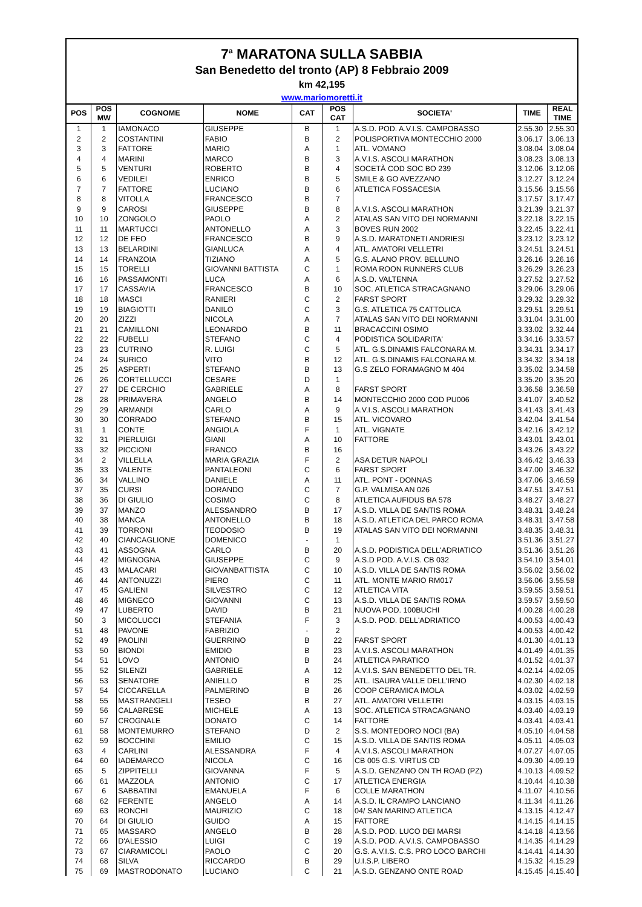7<sup>a</sup> MARATONA SULLA SABBIA
San Benedetto del tronto (AP) 8 Febbraio 2009
km 42,195
www.mariomoretti.it
| POS | POS MW | COGNOME | NOME | CAT | POS CAT | SOCIETA' | TIME | REAL TIME |
| --- | --- | --- | --- | --- | --- | --- | --- | --- |
| 1 | 1 | IAMONACO | GIUSEPPE | B | 1 | A.S.D. POD. A.V.I.S. CAMPOBASSO | 2.55.30 | 2.55.30 |
| 2 | 2 | COSTANTINI | FABIO | B | 2 | POLISPORTIVA MONTECCHIO 2000 | 3.06.17 | 3.06.13 |
| 3 | 3 | FATTORE | MARIO | A | 1 | ATL. VOMANO | 3.08.04 | 3.08.04 |
| 4 | 4 | MARINI | MARCO | B | 3 | A.V.I.S. ASCOLI MARATHON | 3.08.23 | 3.08.13 |
| 5 | 5 | VENTURI | ROBERTO | B | 4 | SOCETÀ COD SOC BO 239 | 3.12.06 | 3.12.06 |
| 6 | 6 | VEDILEI | ENRICO | B | 5 | SMILE & GO AVEZZANO | 3.12.27 | 3.12.24 |
| 7 | 7 | FATTORE | LUCIANO | B | 6 | ATLETICA FOSSACESIA | 3.15.56 | 3.15.56 |
| 8 | 8 | VITOLLA | FRANCESCO | B | 7 | | 3.17.57 | 3.17.47 |
| 9 | 9 | CAROSI | GIUSEPPE | B | 8 | A.V.I.S. ASCOLI MARATHON | 3.21.39 | 3.21.37 |
| 10 | 10 | ZONGOLO | PAOLO | A | 2 | ATALAS SAN VITO DEI NORMANNI | 3.22.18 | 3.22.15 |
| 11 | 11 | MARTUCCI | ANTONELLO | A | 3 | BOVES RUN 2002 | 3.22.45 | 3.22.41 |
| 12 | 12 | DE FEO | FRANCESCO | B | 9 | A.S.D. MARATONETI ANDRIESI | 3.23.12 | 3.23.12 |
| 13 | 13 | BELARDINI | GIANLUCA | A | 4 | ATL. AMATORI VELLETRI | 3.24.51 | 3.24.51 |
| 14 | 14 | FRANZOIA | TIZIANO | A | 5 | G.S. ALANO PROV. BELLUNO | 3.26.16 | 3.26.16 |
| 15 | 15 | TORELLI | GIOVANNI BATTISTA | C | 1 | ROMA ROON RUNNERS CLUB | 3.26.29 | 3.26.23 |
| 16 | 16 | PASSAMONTI | LUCA | A | 6 | A.S.D. VALTENNA | 3.27.52 | 3.27.52 |
| 17 | 17 | CASSAVIA | FRANCESCO | B | 10 | SOC. ATLETICA STRACAGNANO | 3.29.06 | 3.29.06 |
| 18 | 18 | MASCI | RANIERI | C | 2 | FARST SPORT | 3.29.32 | 3.29.32 |
| 19 | 19 | BIAGIOTTI | DANILO | C | 3 | G.S. ATLETICA 75 CATTOLICA | 3.29.51 | 3.29.51 |
| 20 | 20 | ZIZZI | NICOLA | A | 7 | ATALAS SAN VITO DEI NORMANNI | 3.31.04 | 3.31.00 |
| 21 | 21 | CAMILLONI | LEONARDO | B | 11 | BRACACCINI OSIMO | 3.33.02 | 3.32.44 |
| 22 | 22 | FUBELLI | STEFANO | C | 4 | PODISTICA SOLIDARITA' | 3.34.16 | 3.33.57 |
| 23 | 23 | CUTRINO | R. LUIGI | C | 5 | ATL. G.S.DINAMIS FALCONARA M. | 3.34.31 | 3.34.17 |
| 24 | 24 | SURICO | VITO | B | 12 | ATL. G.S.DINAMIS FALCONARA M. | 3.34.32 | 3.34.18 |
| 25 | 25 | ASPERTI | STEFANO | B | 13 | G.S ZELO FORAMAGNO M 404 | 3.35.02 | 3.34.58 |
| 26 | 26 | CORTELLUCCI | CESARE | D | 1 | | 3.35.20 | 3.35.20 |
| 27 | 27 | DE CERCHIO | GABRIELE | A | 8 | FARST SPORT | 3.36.58 | 3.36.58 |
| 28 | 28 | PRIMAVERA | ANGELO | B | 14 | MONTECCHIO 2000 COD PU006 | 3.41.07 | 3.40.52 |
| 29 | 29 | ARMANDI | CARLO | A | 9 | A.V.I.S. ASCOLI MARATHON | 3.41.43 | 3.41.43 |
| 30 | 30 | CORRADO | STEFANO | B | 15 | ATL. VICOVARO | 3.42.04 | 3.41.54 |
| 31 | 1 | CONTE | ANGIOLA | F | 1 | ATL. VIGNATE | 3.42.16 | 3.42.12 |
| 32 | 31 | PIERLUIGI | GIANI | A | 10 | FATTORE | 3.43.01 | 3.43.01 |
| 33 | 32 | PICCIONI | FRANCO | B | 16 | | 3.43.26 | 3.43.22 |
| 34 | 2 | VILLELLA | MARIA GRAZIA | F | 2 | ASA DETUR NAPOLI | 3.46.42 | 3.46.33 |
| 35 | 33 | VALENTE | PANTALEONI | C | 6 | FARST SPORT | 3.47.00 | 3.46.32 |
| 36 | 34 | VALLINO | DANIELE | A | 11 | ATL. PONT - DONNAS | 3.47.06 | 3.46.59 |
| 37 | 35 | CURSI | DORANDO | C | 7 | G.P. VALMISA AN 026 | 3.47.51 | 3.47.51 |
| 38 | 36 | DI GIULIO | COSIMO | C | 8 | ATLETICA AUFIDUS BA 578 | 3.48.27 | 3.48.27 |
| 39 | 37 | MANZO | ALESSANDRO | B | 17 | A.S.D. VILLA DE SANTIS ROMA | 3.48.31 | 3.48.24 |
| 40 | 38 | MANCA | ANTONELLO | B | 18 | A.S.D. ATLETICA DEL PARCO ROMA | 3.48.31 | 3.47.58 |
| 41 | 39 | TORRONI | TEODOSIO | B | 19 | ATALAS SAN VITO DEI NORMANNI | 3.48.35 | 3.48.31 |
| 42 | 40 | CIANCAGLIONE | DOMENICO | - | 1 | | 3.51.36 | 3.51.27 |
| 43 | 41 | ASSOGNA | CARLO | B | 20 | A.S.D. PODISTICA DELL'ADRIATICO | 3.51.36 | 3.51.26 |
| 44 | 42 | MIGNOGNA | GIUSEPPE | C | 9 | A.S.D POD. A.V.I.S. CB 032 | 3.54.10 | 3.54.01 |
| 45 | 43 | MALACARI | GIOVANBATTISTA | C | 10 | A.S.D. VILLA DE SANTIS ROMA | 3.56.02 | 3.56.02 |
| 46 | 44 | ANTONUZZI | PIERO | C | 11 | ATL. MONTE MARIO RM017 | 3.56.06 | 3.55.58 |
| 47 | 45 | GALIENI | SILVESTRO | C | 12 | ATLETICA VITA | 3.59.55 | 3.59.51 |
| 48 | 46 | MIGNECO | GIOVANNI | C | 13 | A.S.D. VILLA DE SANTIS ROMA | 3.59.57 | 3.59.50 |
| 49 | 47 | LUBERTO | DAVID | B | 21 | NUOVA POD. 100BUCHI | 4.00.28 | 4.00.28 |
| 50 | 3 | MICOLUCCI | STEFANIA | F | 3 | A.S.D. POD. DELL'ADRIATICO | 4.00.53 | 4.00.43 |
| 51 | 48 | PAVONE | FABRIZIO | - | 2 | | 4.00.53 | 4.00.42 |
| 52 | 49 | PAOLINI | GUERRINO | B | 22 | FARST SPORT | 4.01.30 | 4.01.13 |
| 53 | 50 | BIONDI | EMIDIO | B | 23 | A.V.I.S. ASCOLI MARATHON | 4.01.49 | 4.01.35 |
| 54 | 51 | LOVO | ANTONIO | B | 24 | ATLETICA PARATICO | 4.01.52 | 4.01.37 |
| 55 | 52 | SILENZI | GABRIELE | A | 12 | A.V.I.S. SAN BENEDETTO DEL TR. | 4.02.14 | 4.02.05 |
| 56 | 53 | SENATORE | ANIELLO | B | 25 | ATL. ISAURA VALLE DELL'IRNO | 4.02.30 | 4.02.18 |
| 57 | 54 | CICCARELLA | PALMERINO | B | 26 | COOP CERAMICA IMOLA | 4.03.02 | 4.02.59 |
| 58 | 55 | MASTRANGELI | TESEO | B | 27 | ATL. AMATORI VELLETRI | 4.03.15 | 4.03.15 |
| 59 | 56 | CALABRESE | MICHELE | A | 13 | SOC. ATLETICA STRACAGNANO | 4.03.40 | 4.03.19 |
| 60 | 57 | CROGNALE | DONATO | C | 14 | FATTORE | 4.03.41 | 4.03.41 |
| 61 | 58 | MONTEMURRO | STEFANO | D | 2 | S.S. MONTEDORO NOCI (BA) | 4.05.10 | 4.04.58 |
| 62 | 59 | BOCCHINI | EMILIO | C | 15 | A.S.D. VILLA DE SANTIS ROMA | 4.05.11 | 4.05.03 |
| 63 | 4 | CARLINI | ALESSANDRA | F | 4 | A.V.I.S. ASCOLI MARATHON | 4.07.27 | 4.07.05 |
| 64 | 60 | IADEMARCO | NICOLA | C | 16 | CB 005 G.S. VIRTUS CD | 4.09.30 | 4.09.19 |
| 65 | 5 | ZIPPITELLI | GIOVANNA | F | 5 | A.S.D. GENZANO ON TH ROAD (PZ) | 4.10.13 | 4.09.52 |
| 66 | 61 | MAZZOLA | ANTONIO | C | 17 | ATLETICA ENERGIA | 4.10.44 | 4.10.38 |
| 67 | 6 | SABBATINI | EMANUELA | F | 6 | COLLE MARATHON | 4.11.07 | 4.10.56 |
| 68 | 62 | FERENTE | ANGELO | A | 14 | A.S.D. IL CRAMPO LANCIANO | 4.11.34 | 4.11.26 |
| 69 | 63 | RONCHI | MAURIZIO | C | 18 | 04/ SAN MARINO ATLETICA | 4.13.15 | 4.12.47 |
| 70 | 64 | DI GIULIO | GUIDO | A | 15 | FATTORE | 4.14.15 | 4.14.15 |
| 71 | 65 | MASSARO | ANGELO | B | 28 | A.S.D. POD. LUCO DEI MARSI | 4.14.18 | 4.13.56 |
| 72 | 66 | D'ALESSIO | LUIGI | C | 19 | A.S.D. POD. A.V.I.S. CAMPOBASSO | 4.14.35 | 4.14.29 |
| 73 | 67 | CIARAMICOLI | PAOLO | C | 20 | G.S. A.V.I.S. C.S. PRO LOCO BARCHI | 4.14.41 | 4.14.30 |
| 74 | 68 | SILVA | RICCARDO | B | 29 | U.I.S.P. LIBERO | 4.15.32 | 4.15.29 |
| 75 | 69 | MASTRODONATO | LUCIANO | C | 21 | A.S.D. GENZANO ONTE ROAD | 4.15.45 | 4.15.40 |